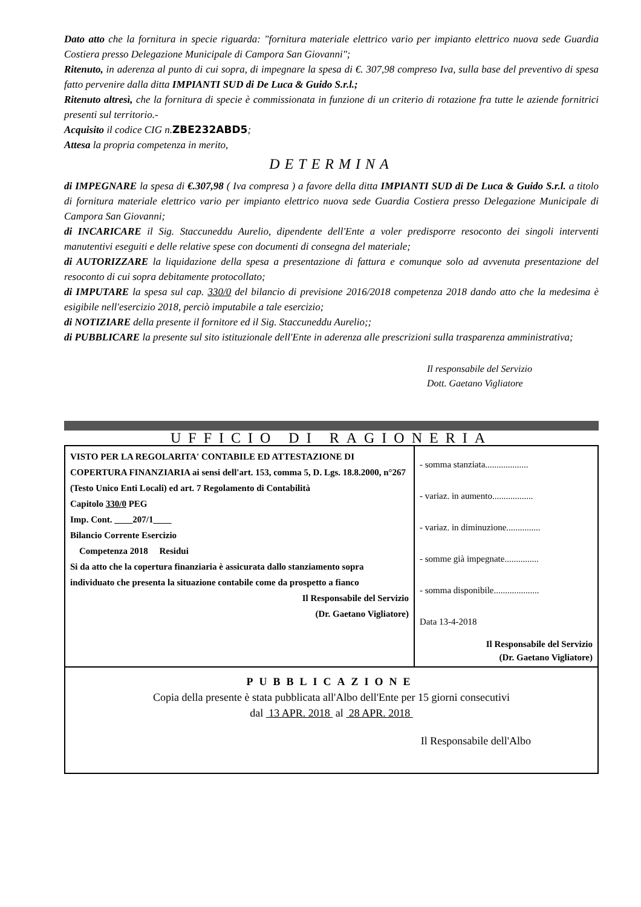Dato atto che la fornitura in specie riguarda: "fornitura materiale elettrico vario per impianto elettrico nuova sede Guardia Costiera presso Delegazione Municipale di Campora San Giovanni";
Ritenuto, in aderenza al punto di cui sopra, di impegnare la spesa di €. 307,98 compreso Iva, sulla base del preventivo di spesa fatto pervenire dalla ditta IMPIANTI SUD di De Luca & Guido S.r.l.;
Ritenuto altresì, che la fornitura di specie è commissionata in funzione di un criterio di rotazione fra tutte le aziende fornitrici presenti sul territorio.-
Acquisito il codice CIG n.ZBE232ABD5;
Attesa la propria competenza in merito,
DETERMINA
di IMPEGNARE la spesa di €.307,98 ( Iva compresa ) a favore della ditta IMPIANTI SUD di De Luca & Guido S.r.l. a titolo di fornitura materiale elettrico vario per impianto elettrico nuova sede Guardia Costiera presso Delegazione Municipale di Campora San Giovanni;
di INCARICARE il Sig. Staccuneddu Aurelio, dipendente dell'Ente a voler predisporre resoconto dei singoli interventi manutentivi eseguiti e delle relative spese con documenti di consegna del materiale;
di AUTORIZZARE la liquidazione della spesa a presentazione di fattura e comunque solo ad avvenuta presentazione del resoconto di cui sopra debitamente protocollato;
di IMPUTARE la spesa sul cap. 330/0 del bilancio di previsione 2016/2018 competenza 2018 dando atto che la medesima è esigibile nell'esercizio 2018, perciò imputabile a tale esercizio;
di NOTIZIARE della presente il fornitore ed il Sig. Staccuneddu Aurelio;;
di PUBBLICARE la presente sul sito istituzionale dell'Ente in aderenza alle prescrizioni sulla trasparenza amministrativa;
Il responsabile del Servizio
Dott. Gaetano Vigliatore
UFFICIO DI RAGIONERIA
| VISTO PER LA REGOLARITA' CONTABILE ED ATTESTAZIONE DI COPERTURA FINANZIARIA ai sensi dell'art. 153, comma 5, D. Lgs. 18.8.2000, n°267 (Testo Unico Enti Locali) ed art. 7 Regolamento di Contabilità Capitolo 330/0 PEG Imp. Cont. ____207/1____ Bilancio Corrente Esercizio Competenza 2018 Residui Si da atto che la copertura finanziaria è assicurata dallo stanziamento sopra individuato che presenta la situazione contabile come da prospetto a fianco Il Responsabile del Servizio (Dr. Gaetano Vigliatore) | - somma stanziata................... - variaz. in aumento.................. - variaz. in diminuzione............... - somme già impegnate............... - somma disponibile.................... Data 13-4-2018 Il Responsabile del Servizio (Dr. Gaetano Vigliatore) |
PUBBLICAZIONE
Copia della presente è stata pubblicata all'Albo dell'Ente per 15 giorni consecutivi
dal 13 APR. 2018 al 28 APR. 2018
Il Responsabile dell'Albo